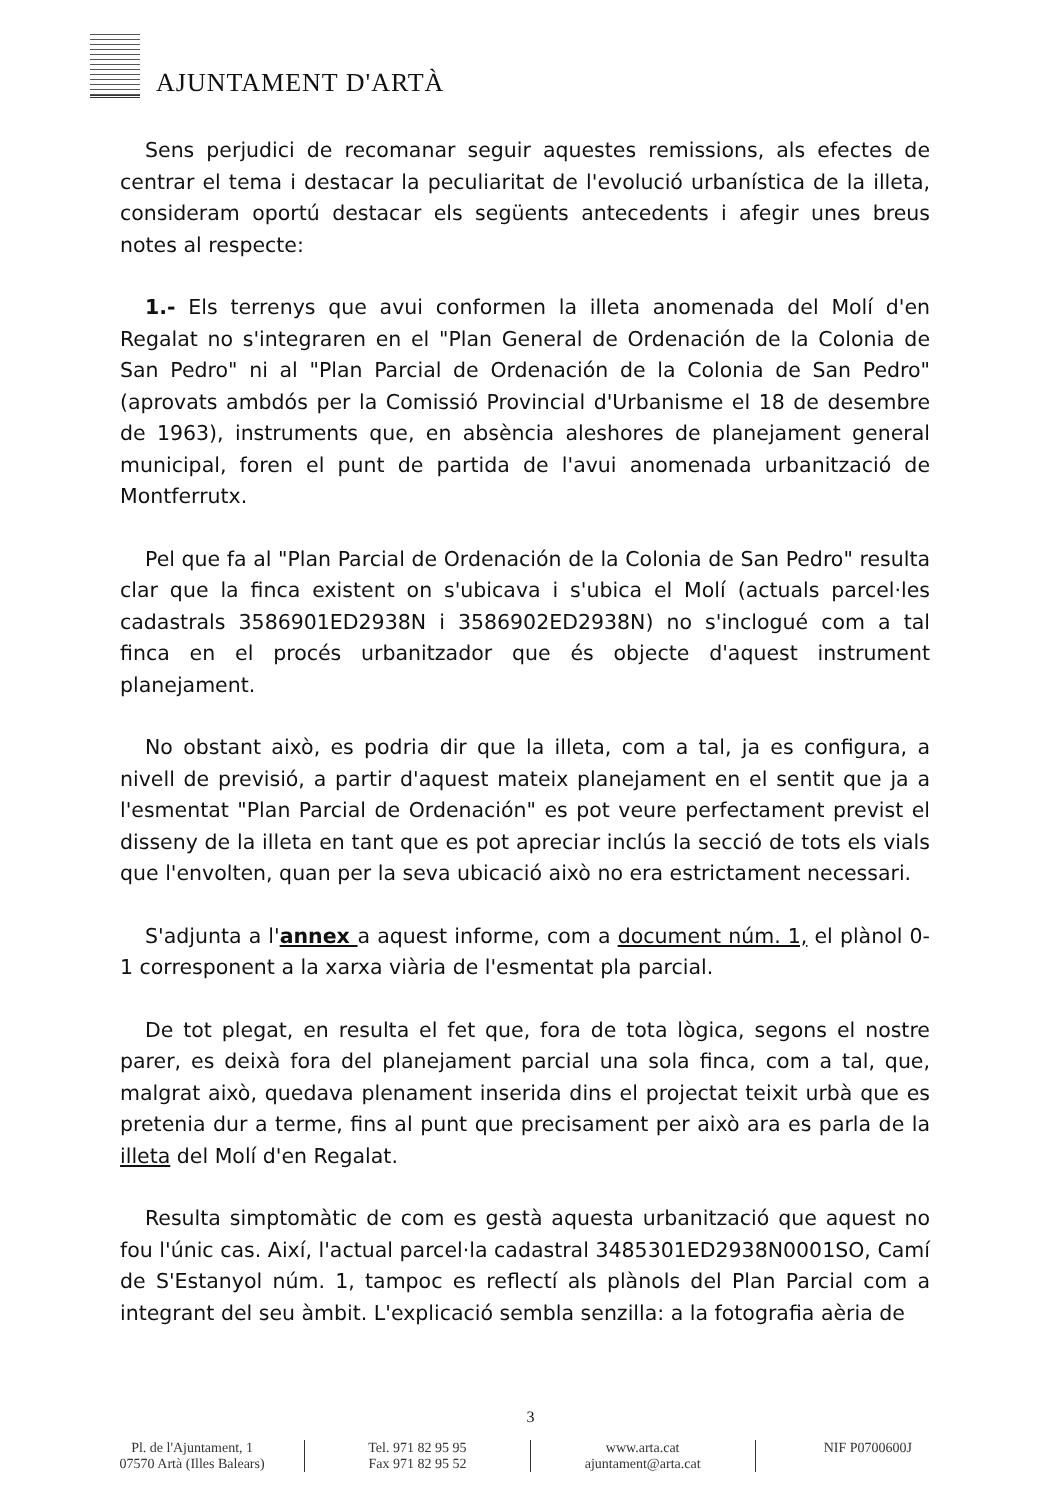AJUNTAMENT D'ARTÀ
Sens perjudici de recomanar seguir aquestes remissions, als efectes de centrar el tema i destacar la peculiaritat de l'evolució urbanística de la illeta, consideram oportú destacar els següents antecedents i afegir unes breus notes al respecte:
1.- Els terrenys que avui conformen la illeta anomenada del Molí d'en Regalat no s'integraren en el "Plan General de Ordenación de la Colonia de San Pedro" ni al "Plan Parcial de Ordenación de la Colonia de San Pedro" (aprovats ambdós per la Comissió Provincial d'Urbanisme el 18 de desembre de 1963), instruments que, en absència aleshores de planejament general municipal, foren el punt de partida de l'avui anomenada urbanització de Montferrutx.
Pel que fa al "Plan Parcial de Ordenación de la Colonia de San Pedro" resulta clar que la finca existent on s'ubicava i s'ubica el Molí (actuals parcel·les cadastrals 3586901ED2938N i 3586902ED2938N) no s'inclogué com a tal finca en el procés urbanitzador que és objecte d'aquest instrument planejament.
No obstant això, es podria dir que la illeta, com a tal, ja es configura, a nivell de previsió, a partir d'aquest mateix planejament en el sentit que ja a l'esmentat "Plan Parcial de Ordenación" es pot veure perfectament previst el disseny de la illeta en tant que es pot apreciar inclús la secció de tots els vials que l'envolten, quan per la seva ubicació això no era estrictament necessari.
S'adjunta a l'annex a aquest informe, com a document núm. 1, el plànol 0-1 corresponent a la xarxa viària de l'esmentat pla parcial.
De tot plegat, en resulta el fet que, fora de tota lògica, segons el nostre parer, es deixà fora del planejament parcial una sola finca, com a tal, que, malgrat això, quedava plenament inserida dins el projectat teixit urbà que es pretenia dur a terme, fins al punt que precisament per això ara es parla de la illeta del Molí d'en Regalat.
Resulta simptomàtic de com es gestà aquesta urbanització que aquest no fou l'únic cas. Així, l'actual parcel·la cadastral 3485301ED2938N0001SO, Camí de S'Estanyol núm. 1, tampoc es reflectí als plànols del Plan Parcial com a integrant del seu àmbit. L'explicació sembla senzilla: a la fotografia aèria de
3
Pl. de l'Ajuntament, 1
07570 Artà (Illes Balears)
Tel. 971 82 95 95
Fax 971 82 95 52
www.arta.cat
ajuntament@arta.cat
NIF P0700600J